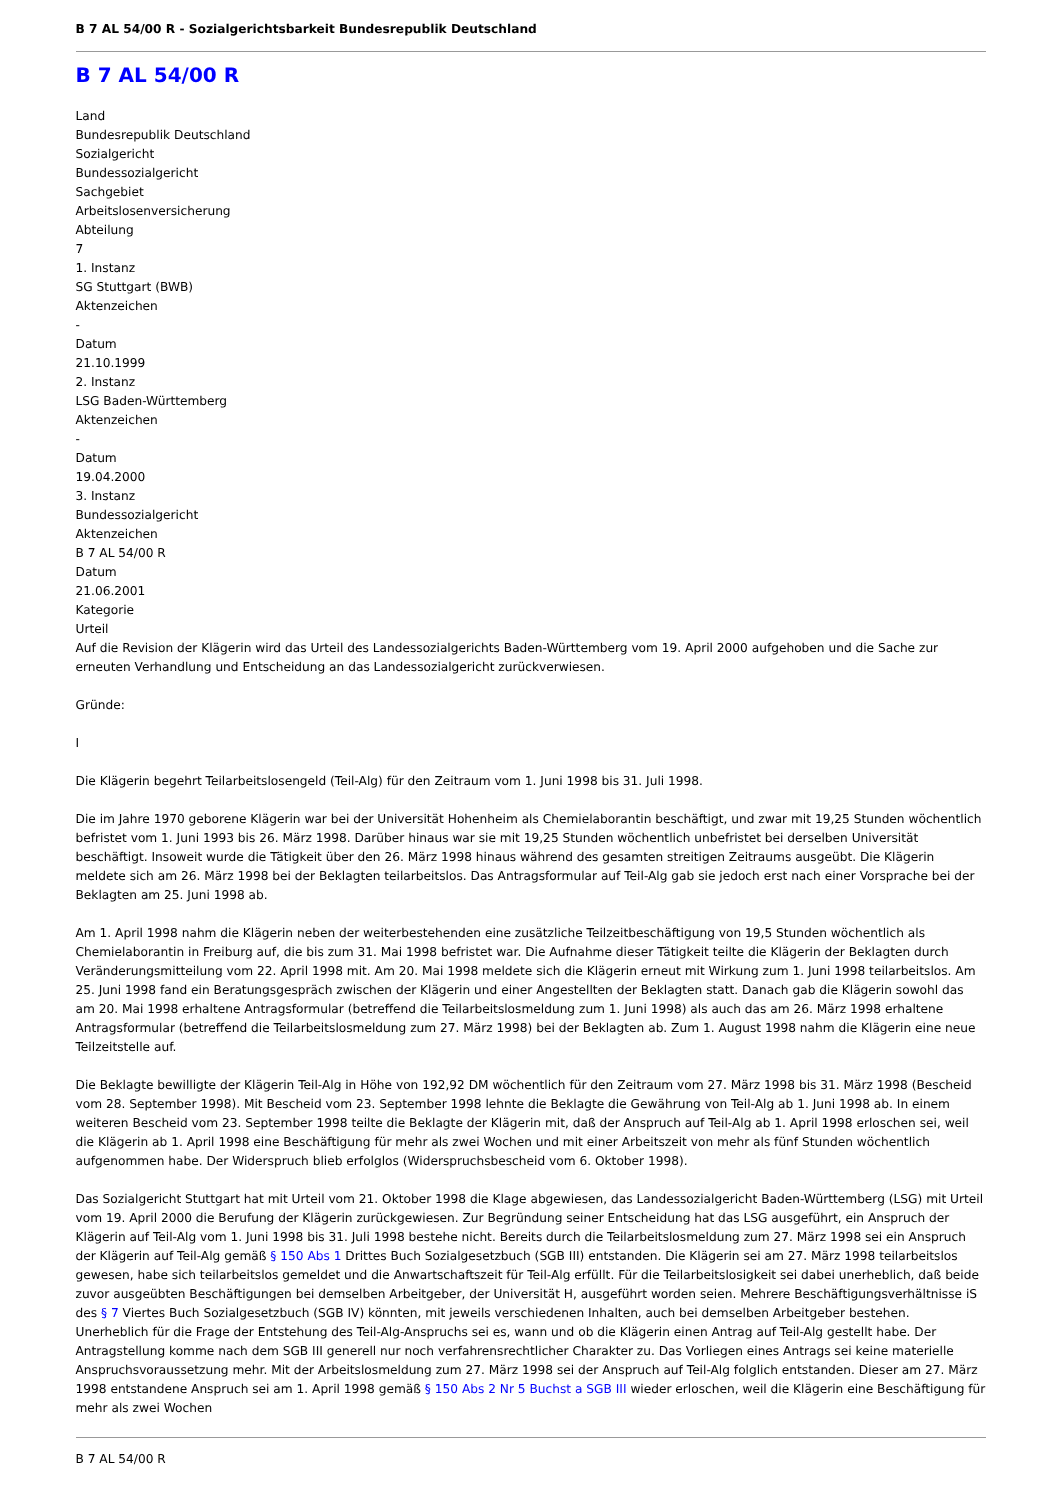B 7 AL 54/00 R - Sozialgerichtsbarkeit Bundesrepublik Deutschland
B 7 AL 54/00 R
Land
Bundesrepublik Deutschland
Sozialgericht
Bundessozialgericht
Sachgebiet
Arbeitslosenversicherung
Abteilung
7
1. Instanz
SG Stuttgart (BWB)
Aktenzeichen
-
Datum
21.10.1999
2. Instanz
LSG Baden-Württemberg
Aktenzeichen
-
Datum
19.04.2000
3. Instanz
Bundessozialgericht
Aktenzeichen
B 7 AL 54/00 R
Datum
21.06.2001
Kategorie
Urteil
Auf die Revision der Klägerin wird das Urteil des Landessozialgerichts Baden-Württemberg vom 19. April 2000 aufgehoben und die Sache zur erneuten Verhandlung und Entscheidung an das Landessozialgericht zurückverwiesen.
Gründe:
I
Die Klägerin begehrt Teilarbeitslosengeld (Teil-Alg) für den Zeitraum vom 1. Juni 1998 bis 31. Juli 1998.
Die im Jahre 1970 geborene Klägerin war bei der Universität Hohenheim als Chemielaborantin beschäftigt, und zwar mit 19,25 Stunden wöchentlich befristet vom 1. Juni 1993 bis 26. März 1998. Darüber hinaus war sie mit 19,25 Stunden wöchentlich unbefristet bei derselben Universität beschäftigt. Insoweit wurde die Tätigkeit über den 26. März 1998 hinaus während des gesamten streitigen Zeitraums ausgeübt. Die Klägerin meldete sich am 26. März 1998 bei der Beklagten teilarbeitslos. Das Antragsformular auf Teil-Alg gab sie jedoch erst nach einer Vorsprache bei der Beklagten am 25. Juni 1998 ab.
Am 1. April 1998 nahm die Klägerin neben der weiterbestehenden eine zusätzliche Teilzeitbeschäftigung von 19,5 Stunden wöchentlich als Chemielaborantin in Freiburg auf, die bis zum 31. Mai 1998 befristet war. Die Aufnahme dieser Tätigkeit teilte die Klägerin der Beklagten durch Veränderungsmitteilung vom 22. April 1998 mit. Am 20. Mai 1998 meldete sich die Klägerin erneut mit Wirkung zum 1. Juni 1998 teilarbeitslos. Am 25. Juni 1998 fand ein Beratungsgespräch zwischen der Klägerin und einer Angestellten der Beklagten statt. Danach gab die Klägerin sowohl das am 20. Mai 1998 erhaltene Antragsformular (betreffend die Teilarbeitslosmeldung zum 1. Juni 1998) als auch das am 26. März 1998 erhaltene Antragsformular (betreffend die Teilarbeitslosmeldung zum 27. März 1998) bei der Beklagten ab. Zum 1. August 1998 nahm die Klägerin eine neue Teilzeitstelle auf.
Die Beklagte bewilligte der Klägerin Teil-Alg in Höhe von 192,92 DM wöchentlich für den Zeitraum vom 27. März 1998 bis 31. März 1998 (Bescheid vom 28. September 1998). Mit Bescheid vom 23. September 1998 lehnte die Beklagte die Gewährung von Teil-Alg ab 1. Juni 1998 ab. In einem weiteren Bescheid vom 23. September 1998 teilte die Beklagte der Klägerin mit, daß der Anspruch auf Teil-Alg ab 1. April 1998 erloschen sei, weil die Klägerin ab 1. April 1998 eine Beschäftigung für mehr als zwei Wochen und mit einer Arbeitszeit von mehr als fünf Stunden wöchentlich aufgenommen habe. Der Widerspruch blieb erfolglos (Widerspruchsbescheid vom 6. Oktober 1998).
Das Sozialgericht Stuttgart hat mit Urteil vom 21. Oktober 1998 die Klage abgewiesen, das Landessozialgericht Baden-Württemberg (LSG) mit Urteil vom 19. April 2000 die Berufung der Klägerin zurückgewiesen. Zur Begründung seiner Entscheidung hat das LSG ausgeführt, ein Anspruch der Klägerin auf Teil-Alg vom 1. Juni 1998 bis 31. Juli 1998 bestehe nicht. Bereits durch die Teilarbeitslosmeldung zum 27. März 1998 sei ein Anspruch der Klägerin auf Teil-Alg gemäß § 150 Abs 1 Drittes Buch Sozialgesetzbuch (SGB III) entstanden. Die Klägerin sei am 27. März 1998 teilarbeitslos gewesen, habe sich teilarbeitslos gemeldet und die Anwartschaftszeit für Teil-Alg erfüllt. Für die Teilarbeitslosigkeit sei dabei unerheblich, daß beide zuvor ausgeübten Beschäftigungen bei demselben Arbeitgeber, der Universität H, ausgeführt worden seien. Mehrere Beschäftigungsverhältnisse iS des § 7 Viertes Buch Sozialgesetzbuch (SGB IV) könnten, mit jeweils verschiedenen Inhalten, auch bei demselben Arbeitgeber bestehen. Unerheblich für die Frage der Entstehung des Teil-Alg-Anspruchs sei es, wann und ob die Klägerin einen Antrag auf Teil-Alg gestellt habe. Der Antragstellung komme nach dem SGB III generell nur noch verfahrensrechtlicher Charakter zu. Das Vorliegen eines Antrags sei keine materielle Anspruchsvoraussetzung mehr. Mit der Arbeitslosmeldung zum 27. März 1998 sei der Anspruch auf Teil-Alg folglich entstanden. Dieser am 27. März 1998 entstandene Anspruch sei am 1. April 1998 gemäß § 150 Abs 2 Nr 5 Buchst a SGB III wieder erloschen, weil die Klägerin eine Beschäftigung für mehr als zwei Wochen
B 7 AL 54/00 R